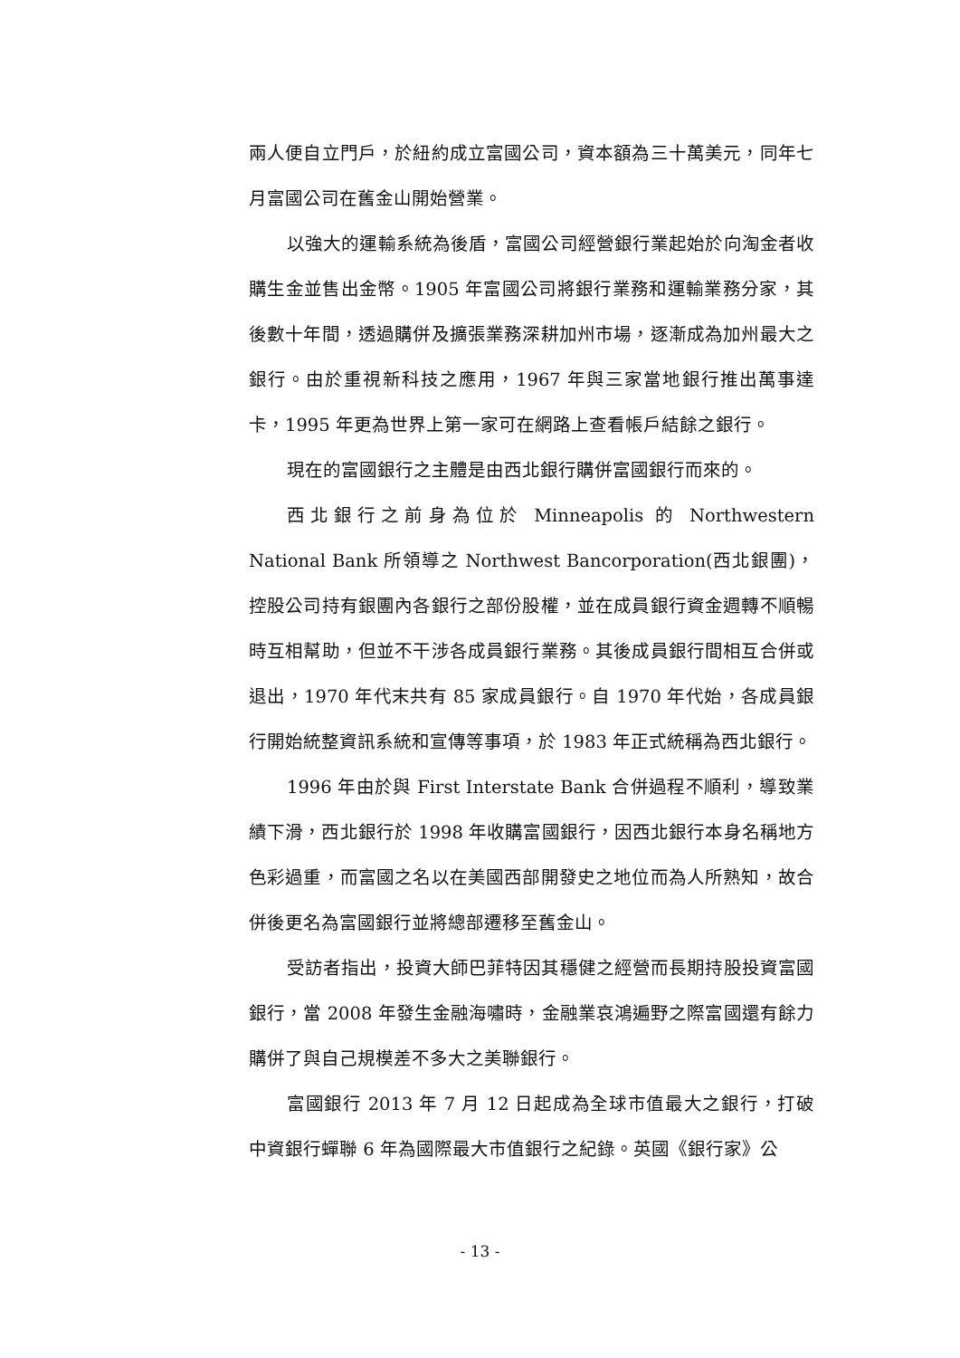兩人便自立門戶，於紐約成立富國公司，資本額為三十萬美元，同年七月富國公司在舊金山開始營業。
以強大的運輸系統為後盾，富國公司經營銀行業起始於向淘金者收購生金並售出金幣。1905 年富國公司將銀行業務和運輸業務分家，其後數十年間，透過購併及擴張業務深耕加州市場，逐漸成為加州最大之銀行。由於重視新科技之應用，1967 年與三家當地銀行推出萬事達卡，1995 年更為世界上第一家可在網路上查看帳戶結餘之銀行。
現在的富國銀行之主體是由西北銀行購併富國銀行而來的。
西北銀行之前身為位於 Minneapolis 的 Northwestern National Bank 所領導之 Northwest Bancorporation(西北銀團)，控股公司持有銀團內各銀行之部份股權，並在成員銀行資金週轉不順暢時互相幫助，但並不干涉各成員銀行業務。其後成員銀行間相互合併或退出，1970 年代末共有 85 家成員銀行。自 1970 年代始，各成員銀行開始統整資訊系統和宣傳等事項，於 1983 年正式統稱為西北銀行。
1996 年由於與 First Interstate Bank 合併過程不順利，導致業績下滑，西北銀行於 1998 年收購富國銀行，因西北銀行本身名稱地方色彩過重，而富國之名以在美國西部開發史之地位而為人所熟知，故合併後更名為富國銀行並將總部遷移至舊金山。
受訪者指出，投資大師巴菲特因其穩健之經營而長期持股投資富國銀行，當 2008 年發生金融海嘯時，金融業哀鴻遍野之際富國還有餘力購併了與自己規模差不多大之美聯銀行。
富國銀行 2013 年 7 月 12 日起成為全球市值最大之銀行，打破中資銀行蟬聯 6 年為國際最大市值銀行之紀錄。英國《銀行家》公
- 13 -